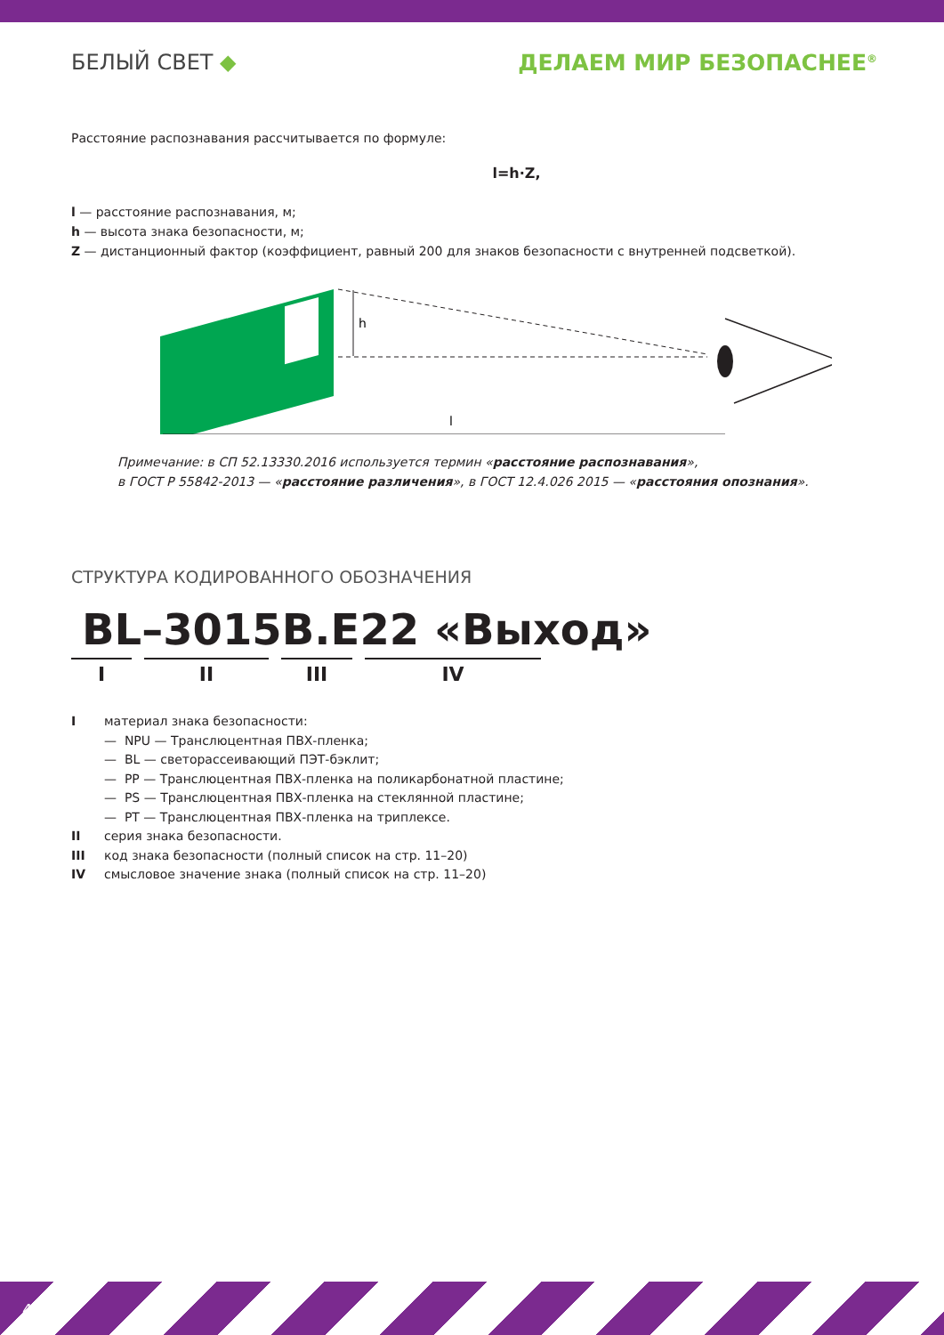БЕЛЫЙ СВЕТ ◆ ДЕЛАЕМ МИР БЕЗОПАСНЕЕ<sup>®</sup>
Расстояние распознавания рассчитывается по формуле:
l=h·Z,
l — расстояние распознавания, м;
h — высота знака безопасности, м;
Z — дистанционный фактор (коэффициент, равный 200 для знаков безопасности с внутренней подсветкой).
h
l
Примечание: в СП 52.13330.2016 используется термин «расстояние распознавания»,
в ГОСТ Р 55842-2013 — «расстояние различения», в ГОСТ 12.4.026 2015 — «расстояния опознания».
СТРУКТУРА КОДИРОВАННОГО ОБОЗНАЧЕНИЯ
BL–3015B.E22 «Выход»
I II III IV
Iматериал знака безопасности:
— NPU — Транслюцентная ПВХ-пленка;
— BL — светорассеивающий ПЭТ-бэклит;
— PP — Транслюцентная ПВХ-пленка на поликарбонатной пластине;
— PS — Транслюцентная ПВХ-пленка на стеклянной пластине;
— PT — Транслюцентная ПВХ-пленка на триплексе.
II серия знака безопасности.
III код знака безопасности (полный список на стр. 11–20)
IV смысловое значение знака (полный список на стр. 11–20)
4